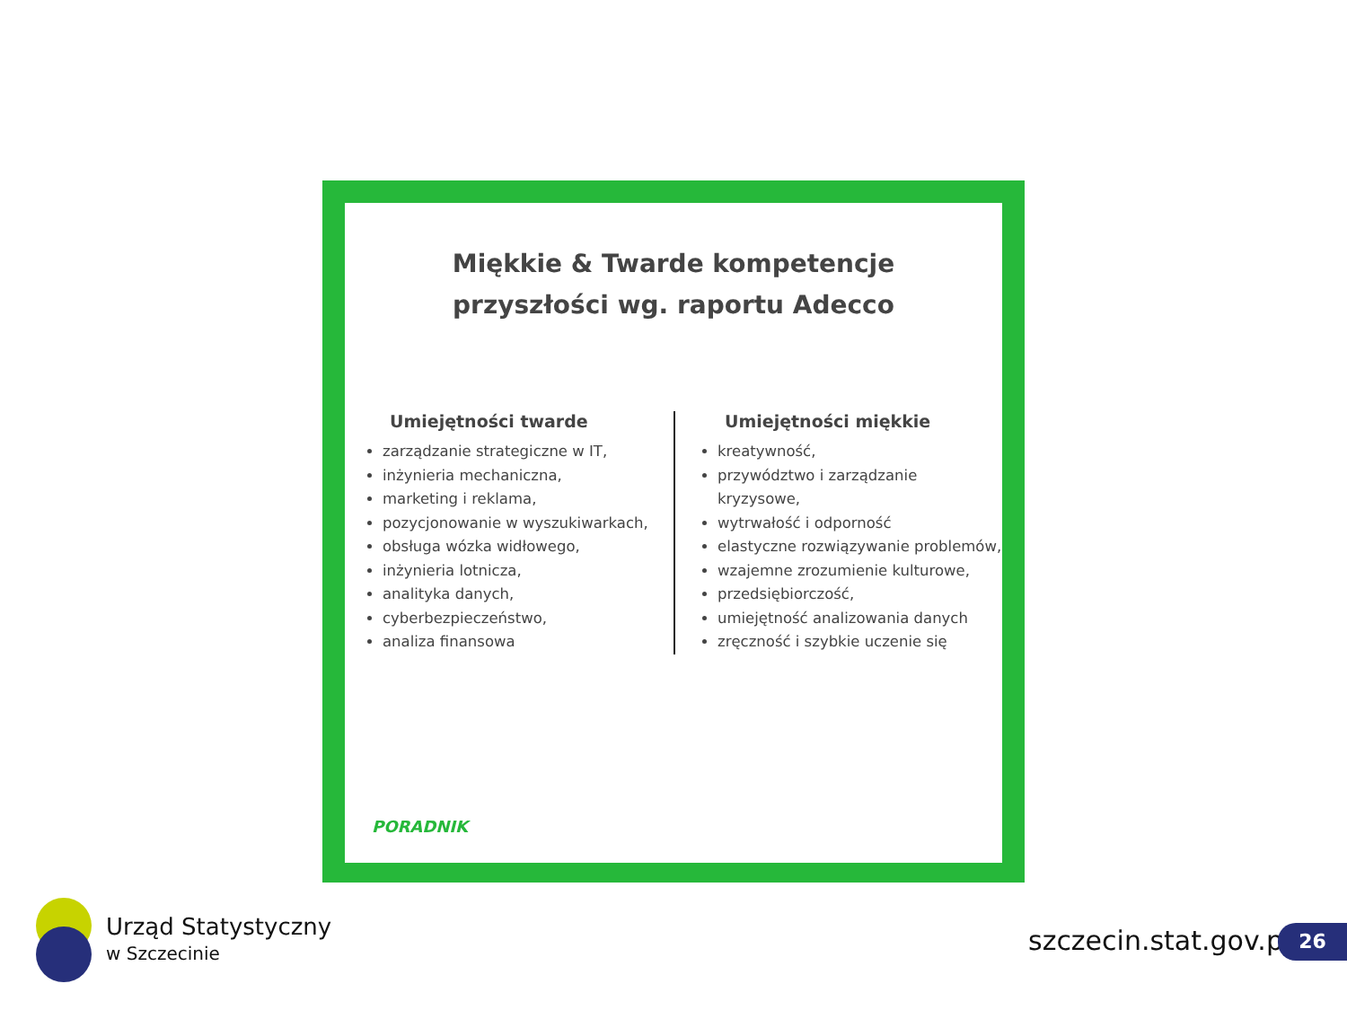Miękkie & Twarde kompetencje
przyszłości wg. raportu Adecco
Umiejętności twarde
zarządzanie strategiczne w IT,
inżynieria mechaniczna,
marketing i reklama,
pozycjonowanie w wyszukiwarkach,
obsługa wózka widłowego,
inżynieria lotnicza,
analityka danych,
cyberbezpieczeństwo,
analiza finansowa
Umiejętności miękkie
kreatywność,
przywództwo i zarządzanie kryzysowe,
wytrwałość i odporność
elastyczne rozwiązywanie problemów,
wzajemne zrozumienie kulturowe,
przedsiębiorczość,
umiejętność analizowania danych
zręczność i szybkie uczenie się
PORADNIK
Urząd Statystyczny
w Szczecinie
szczecin.stat.gov.pl 26